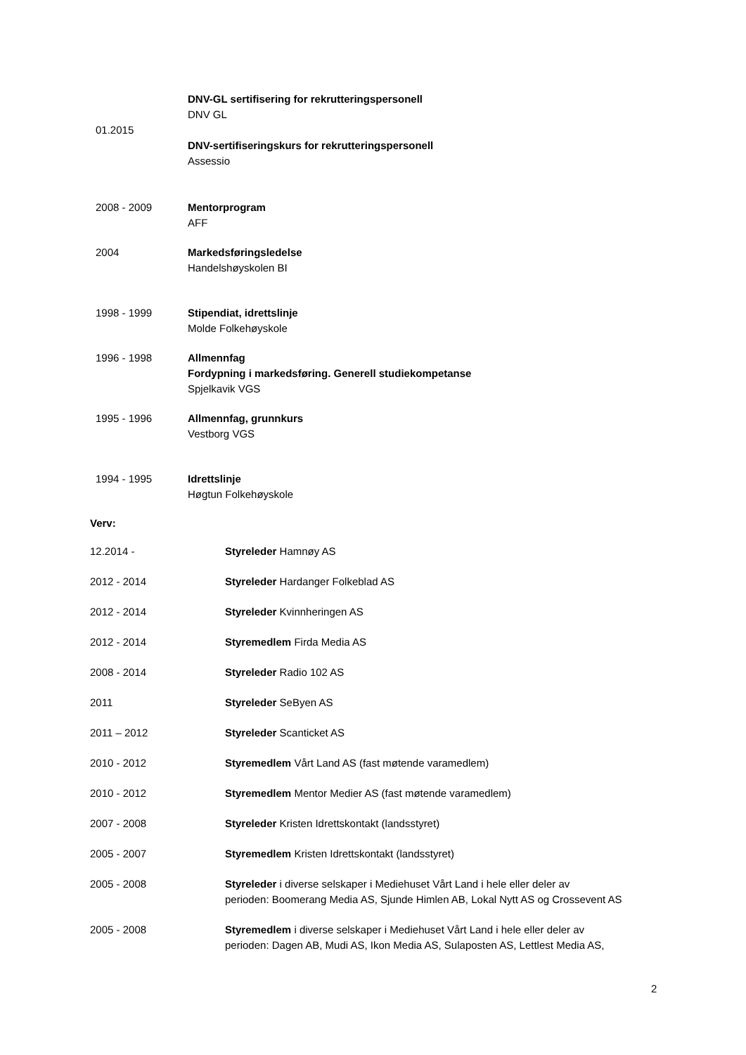01.2015 DNV-GL sertifisering for rekrutteringspersonell
DNV GL
DNV-sertifiseringskurs for rekrutteringspersonell
Assessio
2008 - 2009 Mentorprogram
AFF
2004 Markedsføringsledelse
Handelshøyskolen BI
1998 - 1999 Stipendiat, idrettslinje
Molde Folkehøyskole
1996 - 1998 Allmennfag
Fordypning i markedsføring. Generell studiekompetanse
Spjelkavik VGS
1995 - 1996 Allmennfag, grunnkurs
Vestborg VGS
1994 - 1995 Idrettslinje
Høgtun Folkehøyskole
Verv:
12.2014 - Styreleder Hamnøy AS
2012 - 2014 Styreleder Hardanger Folkeblad AS
2012 - 2014 Styreleder Kvinnheringen AS
2012 - 2014 Styremedlem Firda Media AS
2008 - 2014 Styreleder Radio 102 AS
2011 Styreleder SeByen AS
2011 – 2012 Styreleder Scanticket AS
2010 - 2012 Styremedlem Vårt Land AS (fast møtende varamedlem)
2010 - 2012 Styremedlem Mentor Medier AS (fast møtende varamedlem)
2007 - 2008 Styreleder Kristen Idrettskontakt (landsstyret)
2005 - 2007 Styremedlem Kristen Idrettskontakt (landsstyret)
2005 - 2008 Styreleder i diverse selskaper i Mediehuset Vårt Land i hele eller deler av
perioden: Boomerang Media AS, Sjunde Himlen AB, Lokal Nytt AS og Crossevent AS
2005 - 2008 Styremedlem i diverse selskaper i Mediehuset Vårt Land i hele eller deler av
perioden: Dagen AB, Mudi AS, Ikon Media AS, Sulaposten AS, Lettlest Media AS,
2